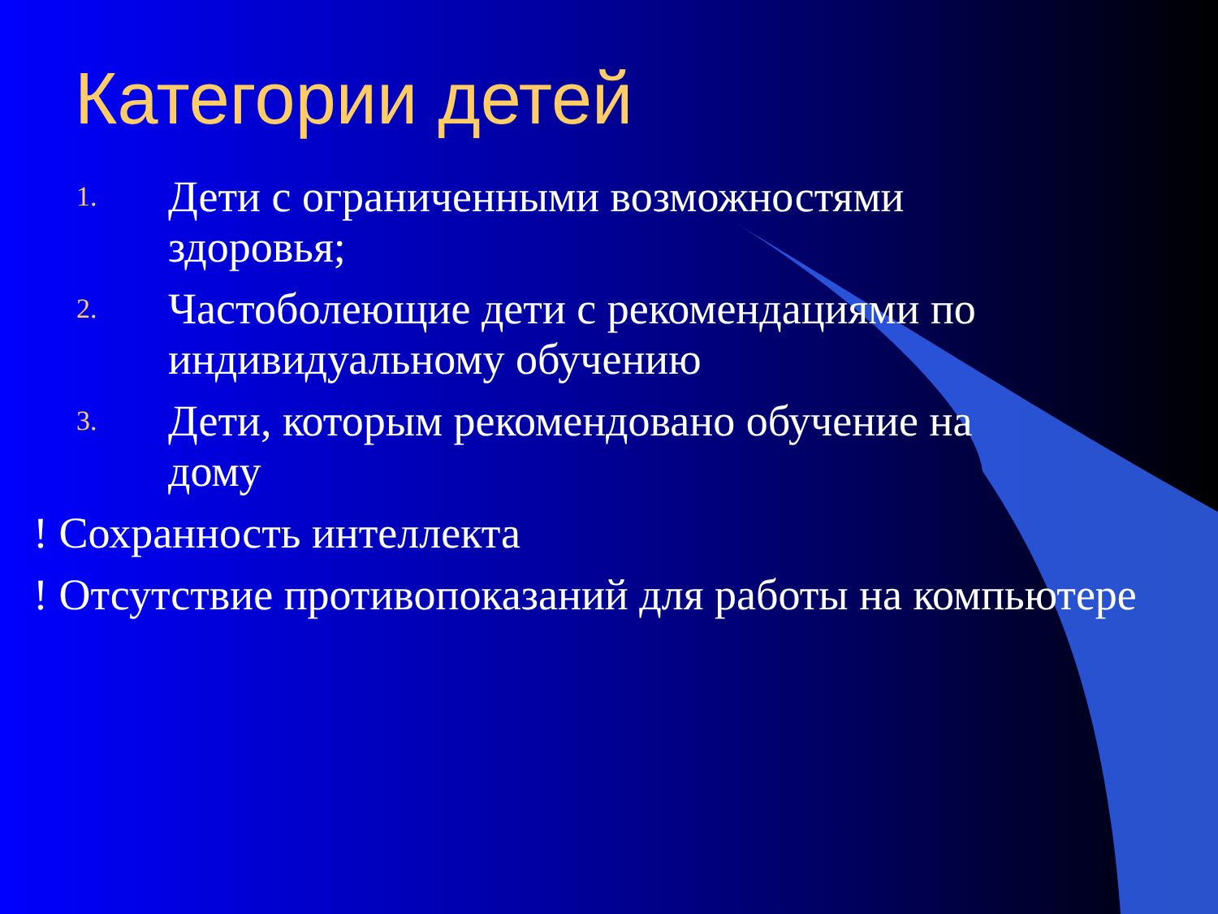Категории детей
1. Дети с ограниченными возможностями здоровья;
2. Частоболеющие дети с рекомендациями по индивидуальному обучению
3. Дети, которым рекомендовано обучение на дому
! Сохранность интеллекта
! Отсутствие противопоказаний для работы на компьютере